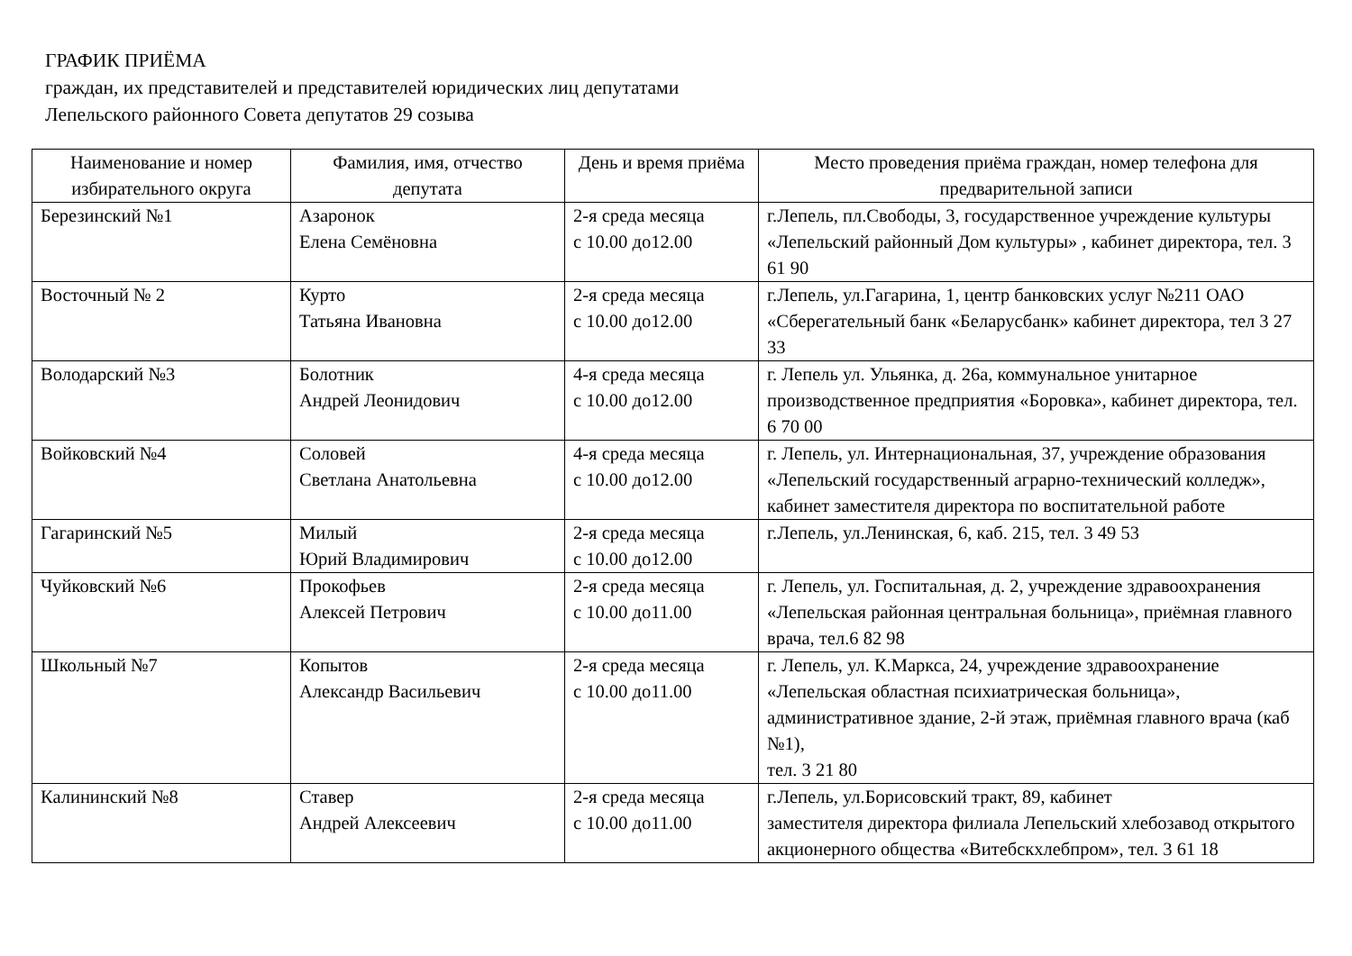ГРАФИК ПРИЁМА
граждан, их представителей и представителей юридических лиц депутатами
Лепельского районного Совета депутатов 29 созыва
| Наименование и номер избирательного округа | Фамилия, имя, отчество депутата | День и время приёма | Место проведения приёма граждан, номер телефона для предварительной записи |
| --- | --- | --- | --- |
| Березинский №1 | Азаронок Елена Семёновна | 2-я среда месяца с 10.00 до12.00 | г.Лепель, пл.Свободы, 3, государственное учреждение культуры «Лепельский районный Дом культуры» , кабинет директора, тел. 3 61 90 |
| Восточный № 2 | Курто Татьяна Ивановна | 2-я среда месяца с 10.00 до12.00 | г.Лепель, ул.Гагарина, 1, центр банковских услуг №211 ОАО «Сберегательный банк «Беларусбанк» кабинет директора, тел 3 27 33 |
| Володарский №3 | Болотник Андрей Леонидович | 4-я среда месяца с 10.00 до12.00 | г. Лепель ул. Ульянка, д. 26а, коммунальное унитарное производственное предприятия «Боровка», кабинет директора, тел. 6 70 00 |
| Войковский №4 | Соловей Светлана Анатольевна | 4-я среда месяца с 10.00 до12.00 | г. Лепель, ул. Интернациональная, 37, учреждение образования «Лепельский государственный аграрно-технический колледж», кабинет заместителя директора по воспитательной работе |
| Гагаринский №5 | Милый Юрий Владимирович | 2-я среда месяца с 10.00 до12.00 | г.Лепель, ул.Ленинская, 6, каб. 215, тел. 3 49 53 |
| Чуйковский №6 | Прокофьев Алексей Петрович | 2-я среда месяца с 10.00 до11.00 | г. Лепель, ул. Госпитальная, д. 2, учреждение здравоохранения «Лепельская районная центральная больница», приёмная главного врача, тел.6 82 98 |
| Школьный №7 | Копытов Александр Васильевич | 2-я среда месяца с 10.00 до11.00 | г. Лепель, ул. К.Маркса, 24, учреждение здравоохранение «Лепельская областная психиатрическая больница», административное здание, 2-й этаж, приёмная главного врача (каб №1), тел. 3 21 80 |
| Калининский №8 | Ставер Андрей Алексеевич | 2-я среда месяца с 10.00 до11.00 | г.Лепель, ул.Борисовский тракт, 89, кабинет заместителя директора филиала Лепельский хлебозавод открытого акционерного общества «Витебскхлебпром», тел. 3 61 18 |